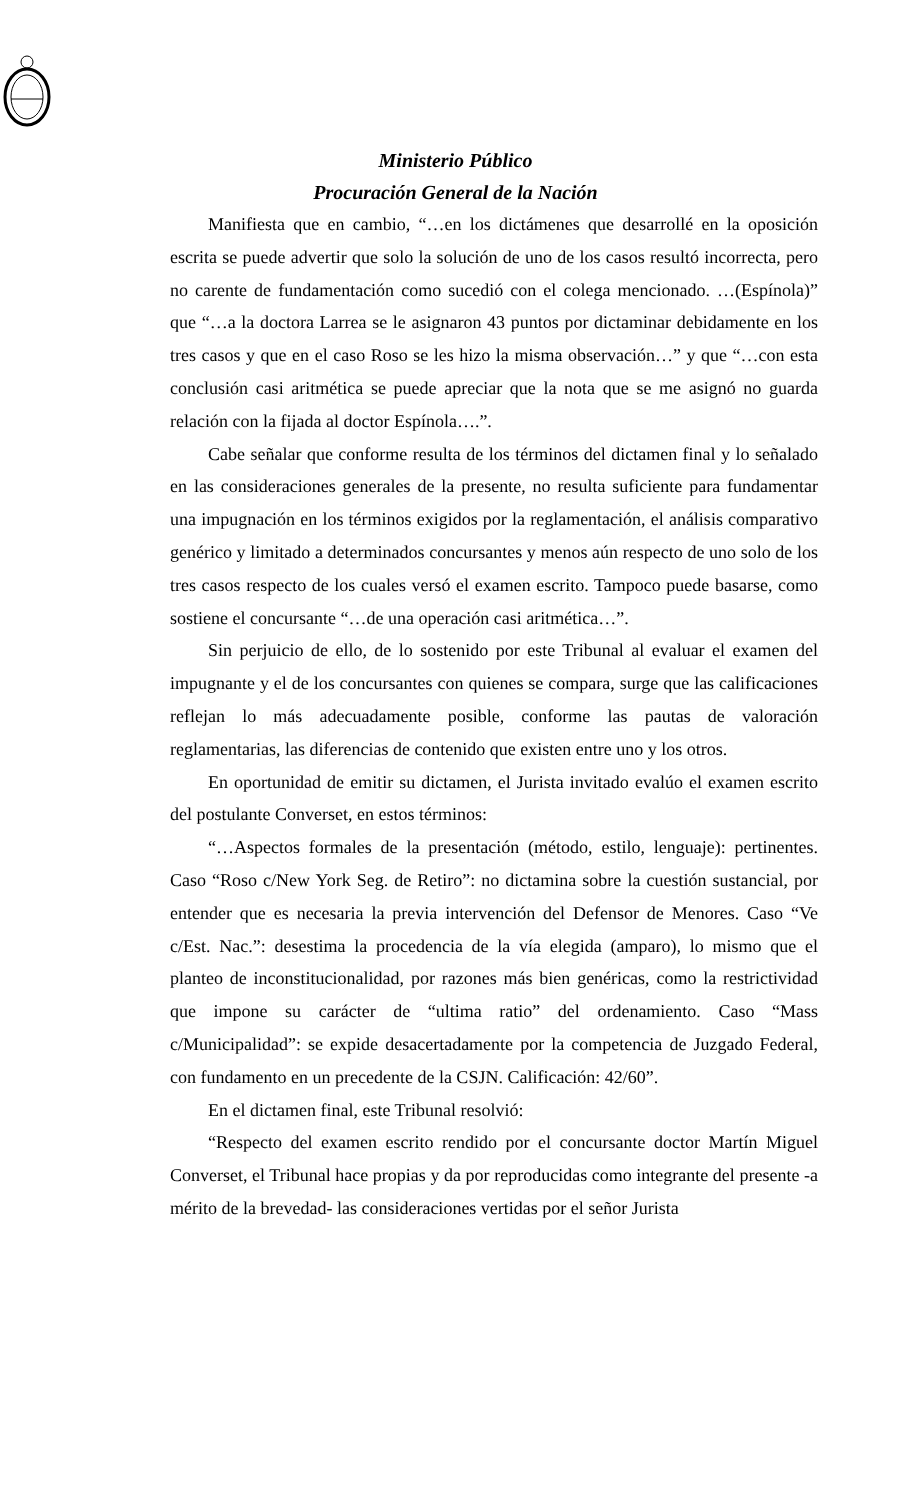Ministerio Público
Procuración General de la Nación
Manifiesta que en cambio, “…en los dictámenes que desarrollé en la oposición escrita se puede advertir que solo la solución de uno de los casos resultó incorrecta, pero no carente de fundamentación como sucedió con el colega mencionado. …(Espínola)” que “…a la doctora Larrea se le asignaron 43 puntos por dictaminar debidamente en los tres casos y que en el caso Roso se les hizo la misma observación…” y que “…con esta conclusión casi aritmética se puede apreciar que la nota que se me asignó no guarda relación con la fijada al doctor Espínola….”.
Cabe señalar que conforme resulta de los términos del dictamen final y lo señalado en las consideraciones generales de la presente, no resulta suficiente para fundamentar una impugnación en los términos exigidos por la reglamentación, el análisis comparativo genérico y limitado a determinados concursantes y menos aún respecto de uno solo de los tres casos respecto de los cuales versó el examen escrito. Tampoco puede basarse, como sostiene el concursante “…de una operación casi aritmética…”.
Sin perjuicio de ello, de lo sostenido por este Tribunal al evaluar el examen del impugnante y el de los concursantes con quienes se compara, surge que las calificaciones reflejan lo más adecuadamente posible, conforme las pautas de valoración reglamentarias, las diferencias de contenido que existen entre uno y los otros.
En oportunidad de emitir su dictamen, el Jurista invitado evalúo el examen escrito del postulante Converset, en estos términos:
“…Aspectos formales de la presentación (método, estilo, lenguaje): pertinentes. Caso “Roso c/New York Seg. de Retiro”: no dictamina sobre la cuestión sustancial, por entender que es necesaria la previa intervención del Defensor de Menores. Caso “Ve c/Est. Nac.”: desestima la procedencia de la vía elegida (amparo), lo mismo que el planteo de inconstitucionalidad, por razones más bien genéricas, como la restrictividad que impone su carácter de “ultima ratio” del ordenamiento. Caso “Mass c/Municipalidad”: se expide desacertadamente por la competencia de Juzgado Federal, con fundamento en un precedente de la CSJN. Calificación: 42/60”.
En el dictamen final, este Tribunal resolvió:
“Respecto del examen escrito rendido por el concursante doctor Martín Miguel Converset, el Tribunal hace propias y da por reproducidas como integrante del presente -a mérito de la brevedad- las consideraciones vertidas por el señor Jurista